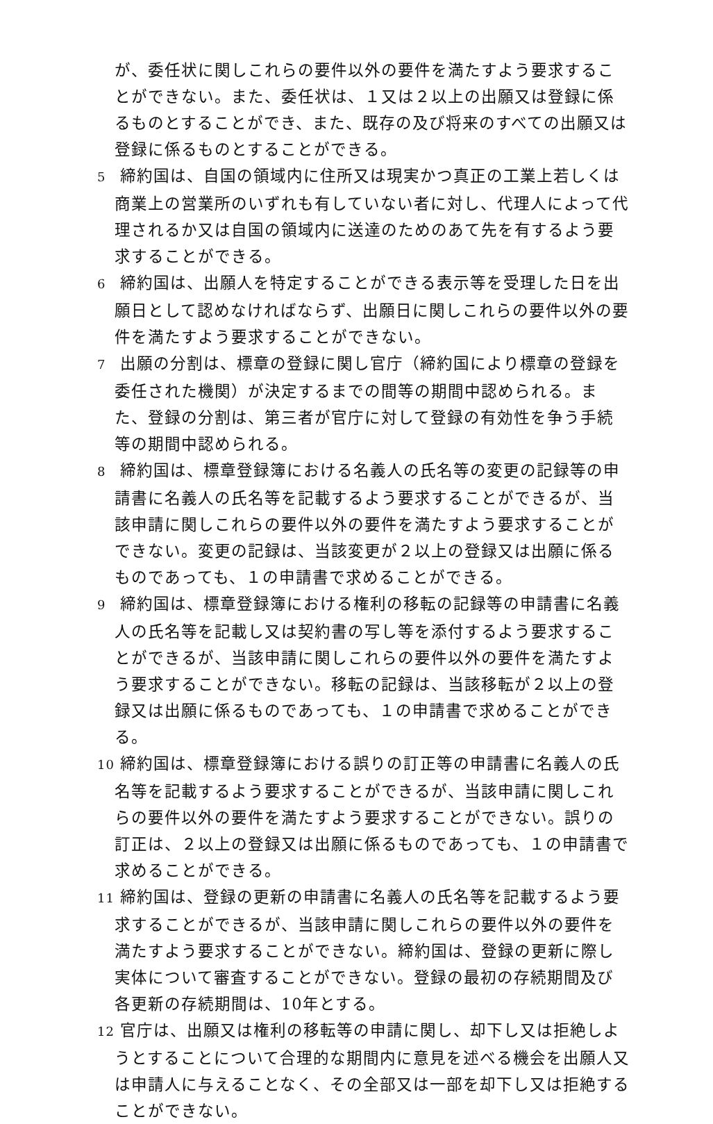が、委任状に関しこれらの要件以外の要件を満たすよう要求することができない。また、委任状は、１又は２以上の出願又は登録に係るものとすることができ、また、既存の及び将来のすべての出願又は登録に係るものとすることができる。
5 締約国は、自国の領域内に住所又は現実かつ真正の工業上若しくは商業上の営業所のいずれも有していない者に対し、代理人によって代理されるか又は自国の領域内に送達のためのあて先を有するよう要求することができる。
6 締約国は、出願人を特定することができる表示等を受理した日を出願日として認めなければならず、出願日に関しこれらの要件以外の要件を満たすよう要求することができない。
7 出願の分割は、標章の登録に関し官庁（締約国により標章の登録を委任された機関）が決定するまでの間等の期間中認められる。また、登録の分割は、第三者が官庁に対して登録の有効性を争う手続等の期間中認められる。
8 締約国は、標章登録簿における名義人の氏名等の変更の記録等の申請書に名義人の氏名等を記載するよう要求することができるが、当該申請に関しこれらの要件以外の要件を満たすよう要求することができない。変更の記録は、当該変更が２以上の登録又は出願に係るものであっても、１の申請書で求めることができる。
9 締約国は、標章登録簿における権利の移転の記録等の申請書に名義人の氏名等を記載し又は契約書の写し等を添付するよう要求することができるが、当該申請に関しこれらの要件以外の要件を満たすよう要求することができない。移転の記録は、当該移転が２以上の登録又は出願に係るものであっても、１の申請書で求めることができる。
10 締約国は、標章登録簿における誤りの訂正等の申請書に名義人の氏名等を記載するよう要求することができるが、当該申請に関しこれらの要件以外の要件を満たすよう要求することができない。誤りの訂正は、２以上の登録又は出願に係るものであっても、１の申請書で求めることができる。
11 締約国は、登録の更新の申請書に名義人の氏名等を記載するよう要求することができるが、当該申請に関しこれらの要件以外の要件を満たすよう要求することができない。締約国は、登録の更新に際し実体について審査することができない。登録の最初の存続期間及び各更新の存続期間は、10年とする。
12 官庁は、出願又は権利の移転等の申請に関し、却下し又は拒絶しようとすることについて合理的な期間内に意見を述べる機会を出願人又は申請人に与えることなく、その全部又は一部を却下し又は拒絶することができない。